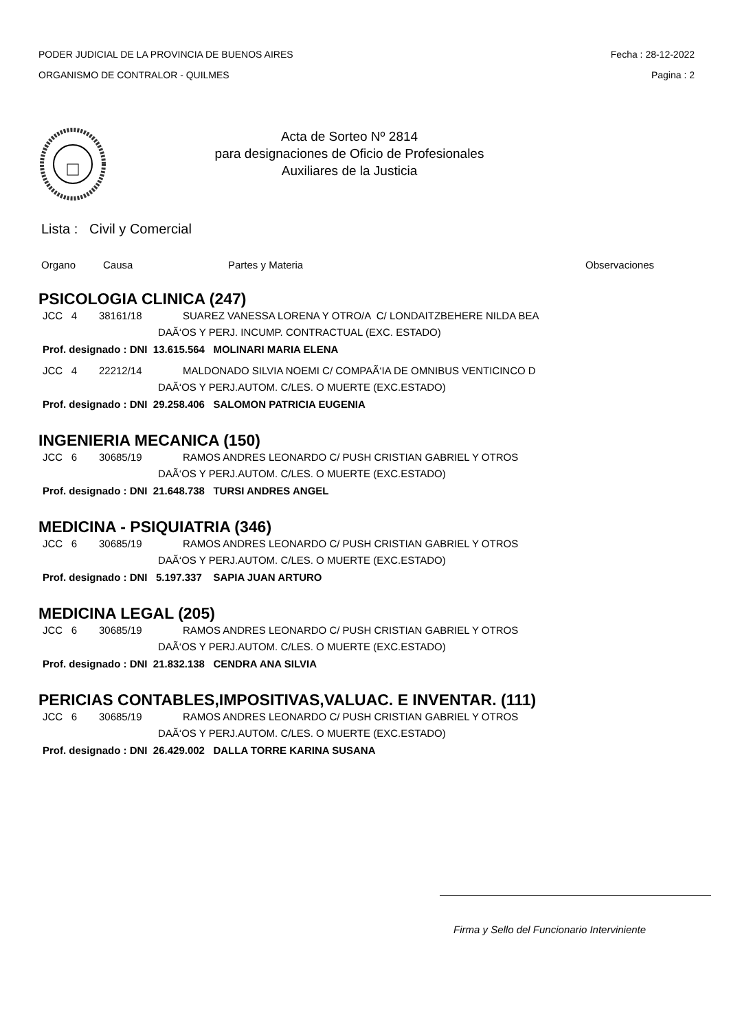PODER JUDICIAL DE LA PROVINCIA DE BUENOS AIRES
ORGANISMO DE CONTRALOR - QUILMES
Fecha : 28-12-2022
Pagina : 2
Acta de Sorteo Nº 2814
para designaciones de Oficio de Profesionales
Auxiliares de la Justicia
Lista : Civil y Comercial
Organo Causa Partes y Materia Observaciones
PSICOLOGIA CLINICA (247)
JCC 4 38161/18 SUAREZ VANESSA LORENA Y OTRO/A C/ LONDAITZBEHERE NILDA BEA
DAÃ‘OS Y PERJ. INCUMP. CONTRACTUAL (EXC. ESTADO)
Prof. designado : DNI 13.615.564 MOLINARI MARIA ELENA
JCC 4 22212/14 MALDONADO SILVIA NOEMI C/ COMPAÃ‘IA DE OMNIBUS VENTICINCO D
DAÃ‘OS Y PERJ.AUTOM. C/LES. O MUERTE (EXC.ESTADO)
Prof. designado : DNI 29.258.406 SALOMON PATRICIA EUGENIA
INGENIERIA MECANICA (150)
JCC 6 30685/19 RAMOS ANDRES LEONARDO C/ PUSH CRISTIAN GABRIEL Y OTROS
DAÃ‘OS Y PERJ.AUTOM. C/LES. O MUERTE (EXC.ESTADO)
Prof. designado : DNI 21.648.738 TURSI ANDRES ANGEL
MEDICINA - PSIQUIATRIA (346)
JCC 6 30685/19 RAMOS ANDRES LEONARDO C/ PUSH CRISTIAN GABRIEL Y OTROS
DAÃ‘OS Y PERJ.AUTOM. C/LES. O MUERTE (EXC.ESTADO)
Prof. designado : DNI 5.197.337 SAPIA JUAN ARTURO
MEDICINA LEGAL (205)
JCC 6 30685/19 RAMOS ANDRES LEONARDO C/ PUSH CRISTIAN GABRIEL Y OTROS
DAÃ‘OS Y PERJ.AUTOM. C/LES. O MUERTE (EXC.ESTADO)
Prof. designado : DNI 21.832.138 CENDRA ANA SILVIA
PERICIAS CONTABLES,IMPOSITIVAS,VALUAC. E INVENTAR. (111)
JCC 6 30685/19 RAMOS ANDRES LEONARDO C/ PUSH CRISTIAN GABRIEL Y OTROS
DAÃ‘OS Y PERJ.AUTOM. C/LES. O MUERTE (EXC.ESTADO)
Prof. designado : DNI 26.429.002 DALLA TORRE KARINA SUSANA
Firma y Sello del Funcionario Interviniente